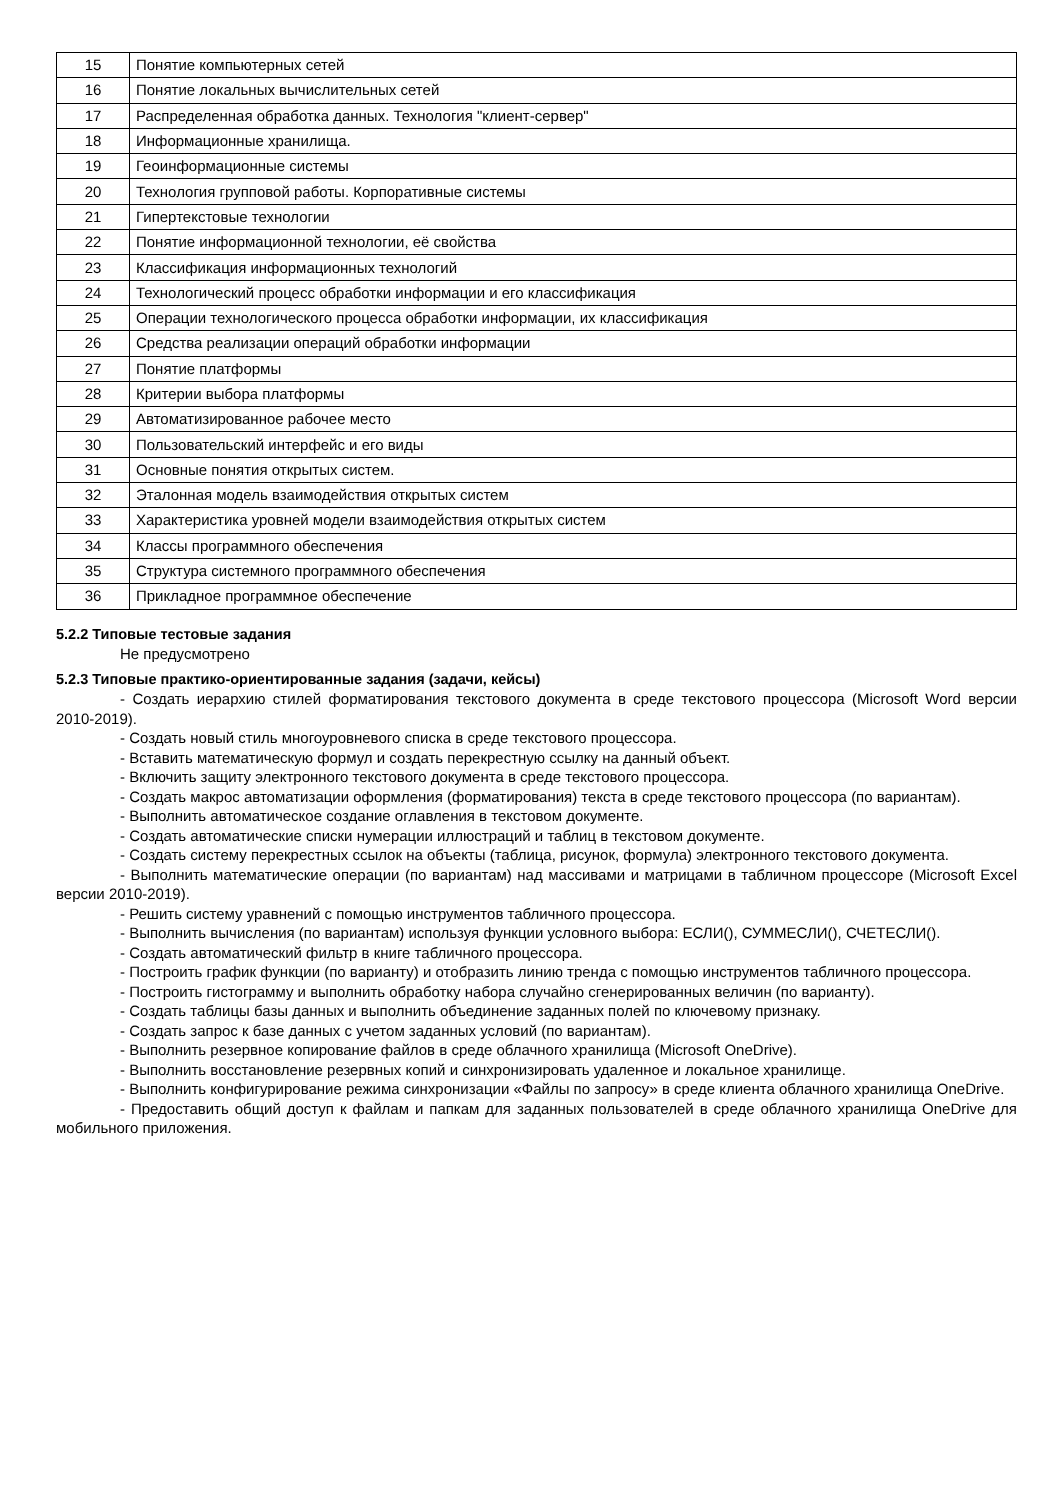| 15 | Понятие компьютерных сетей |
| 16 | Понятие локальных вычислительных сетей |
| 17 | Распределенная обработка данных. Технология "клиент-сервер" |
| 18 | Информационные хранилища. |
| 19 | Геоинформационные системы |
| 20 | Технология групповой работы. Корпоративные системы |
| 21 | Гипертекстовые технологии |
| 22 | Понятие информационной технологии, её свойства |
| 23 | Классификация информационных технологий |
| 24 | Технологический процесс обработки информации и его классификация |
| 25 | Операции технологического процесса обработки информации, их классификация |
| 26 | Средства реализации операций обработки информации |
| 27 | Понятие платформы |
| 28 | Критерии выбора платформы |
| 29 | Автоматизированное рабочее место |
| 30 | Пользовательский интерфейс и его виды |
| 31 | Основные понятия открытых систем. |
| 32 | Эталонная модель взаимодействия открытых систем |
| 33 | Характеристика уровней модели взаимодействия открытых систем |
| 34 | Классы программного обеспечения |
| 35 | Структура системного программного обеспечения |
| 36 | Прикладное программное обеспечение |
5.2.2 Типовые тестовые задания
Не предусмотрено
5.2.3 Типовые практико-ориентированные задания (задачи, кейсы)
- Создать иерархию стилей форматирования текстового документа в среде текстового процессора (Microsoft Word версии 2010-2019).
- Создать новый стиль многоуровневого списка в среде текстового процессора.
- Вставить математическую формул и создать перекрестную ссылку на данный объект.
- Включить защиту электронного текстового документа в среде текстового процессора.
- Создать макрос автоматизации оформления (форматирования) текста в среде текстового процессора (по вариантам).
- Выполнить автоматическое создание оглавления в текстовом документе.
- Создать автоматические списки нумерации иллюстраций и таблиц в текстовом документе.
- Создать систему перекрестных ссылок на объекты (таблица, рисунок, формула) электронного текстового документа.
- Выполнить математические операции (по вариантам) над массивами и матрицами в табличном процессоре (Microsoft Excel версии 2010-2019).
- Решить систему уравнений с помощью инструментов табличного процессора.
- Выполнить вычисления (по вариантам) используя функции условного выбора: ЕСЛИ(), СУММЕСЛИ(), СЧЕТЕСЛИ().
- Создать автоматический фильтр в книге табличного процессора.
- Построить график функции (по варианту) и отобразить линию тренда с помощью инструментов табличного процессора.
- Построить гистограмму и выполнить обработку набора случайно сгенерированных величин (по варианту).
- Создать таблицы базы данных и выполнить объединение заданных полей по ключевому признаку.
- Создать запрос к базе данных с учетом заданных условий (по вариантам).
- Выполнить резервное копирование файлов в среде облачного хранилища (Microsoft OneDrive).
- Выполнить восстановление резервных копий и синхронизировать удаленное и локальное хранилище.
- Выполнить конфигурирование режима синхронизации «Файлы по запросу» в среде клиента облачного хранилища OneDrive.
- Предоставить общий доступ к файлам и папкам для заданных пользователей в среде облачного хранилища OneDrive для мобильного приложения.